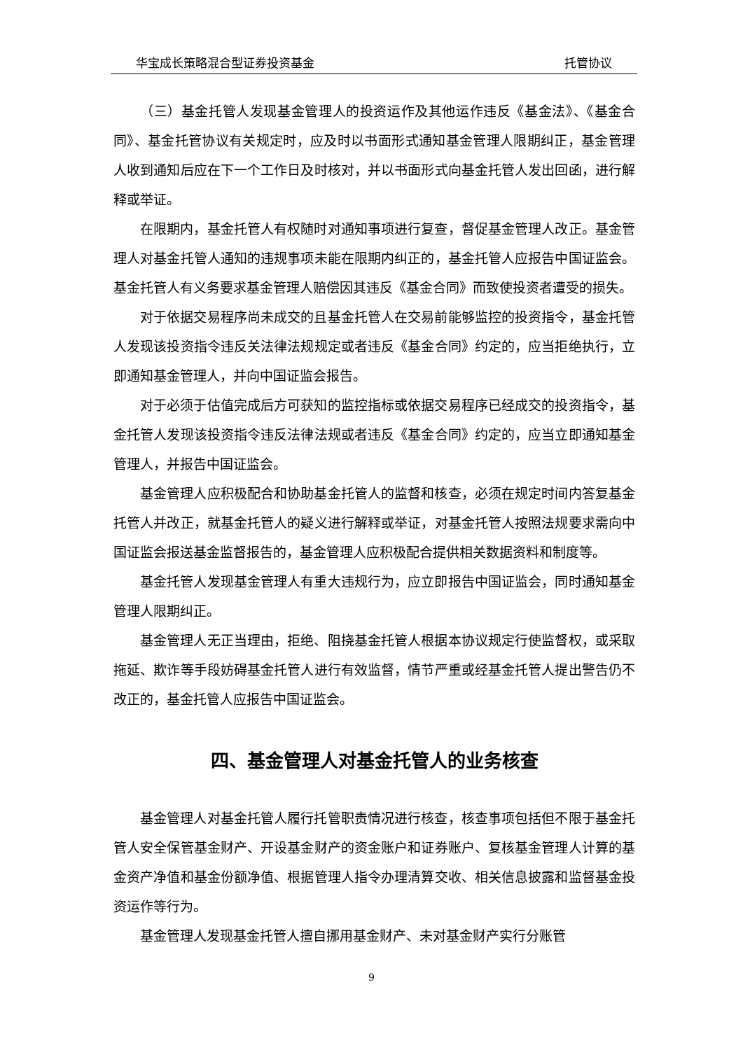华宝成长策略混合型证券投资基金 托管协议
（三）基金托管人发现基金管理人的投资运作及其他运作违反《基金法》、《基金合同》、基金托管协议有关规定时，应及时以书面形式通知基金管理人限期纠正，基金管理人收到通知后应在下一个工作日及时核对，并以书面形式向基金托管人发出回函，进行解释或举证。
在限期内，基金托管人有权随时对通知事项进行复查，督促基金管理人改正。基金管理人对基金托管人通知的违规事项未能在限期内纠正的，基金托管人应报告中国证监会。基金托管人有义务要求基金管理人赔偿因其违反《基金合同》而致使投资者遭受的损失。
对于依据交易程序尚未成交的且基金托管人在交易前能够监控的投资指令，基金托管人发现该投资指令违反关法律法规规定或者违反《基金合同》约定的，应当拒绝执行，立即通知基金管理人，并向中国证监会报告。
对于必须于估值完成后方可获知的监控指标或依据交易程序已经成交的投资指令，基金托管人发现该投资指令违反法律法规或者违反《基金合同》约定的，应当立即通知基金管理人，并报告中国证监会。
基金管理人应积极配合和协助基金托管人的监督和核查，必须在规定时间内答复基金托管人并改正，就基金托管人的疑义进行解释或举证，对基金托管人按照法规要求需向中国证监会报送基金监督报告的，基金管理人应积极配合提供相关数据资料和制度等。
基金托管人发现基金管理人有重大违规行为，应立即报告中国证监会，同时通知基金管理人限期纠正。
基金管理人无正当理由，拒绝、阻挠基金托管人根据本协议规定行使监督权，或采取拖延、欺诈等手段妨碍基金托管人进行有效监督，情节严重或经基金托管人提出警告仍不改正的，基金托管人应报告中国证监会。
四、基金管理人对基金托管人的业务核查
基金管理人对基金托管人履行托管职责情况进行核查，核查事项包括但不限于基金托管人安全保管基金财产、开设基金财产的资金账户和证券账户、复核基金管理人计算的基金资产净值和基金份额净值、根据管理人指令办理清算交收、相关信息披露和监督基金投资运作等行为。
基金管理人发现基金托管人擅自挪用基金财产、未对基金财产实行分账管
9